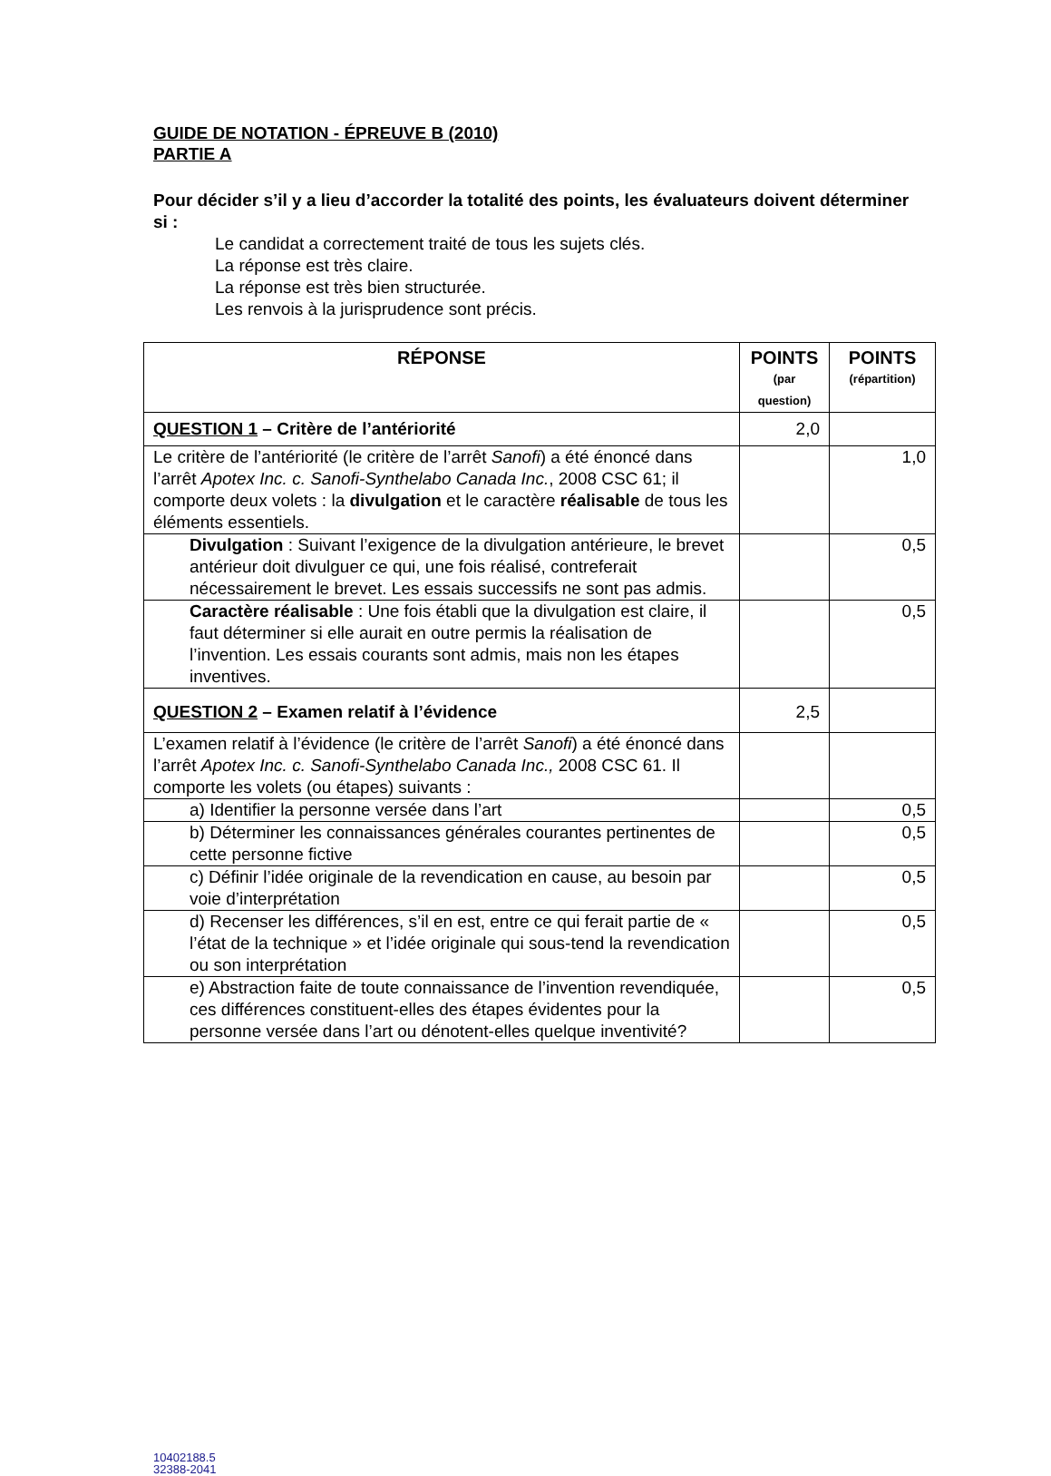GUIDE DE NOTATION - ÉPREUVE B (2010)
PARTIE A
Pour décider s’il y a lieu d’accorder la totalité des points, les évaluateurs doivent déterminer si :
Le candidat a correctement traité de tous les sujets clés.
La réponse est très claire.
La réponse est très bien structurée.
Les renvois à la jurisprudence sont précis.
| RÉPONSE | POINTS (par question) | POINTS (répartition) |
| --- | --- | --- |
| QUESTION 1 – Critère de l’antériorité | 2,0 | |
| Le critère de l’antériorité (le critère de l’arrêt Sanofi ) a été énoncé dans l’arrêt Apotex Inc. c. Sanofi-Synthelabo Canada Inc. , 2008 CSC 61; il comporte deux volets : la divulgation et le caractère réalisable de tous les éléments essentiels. | | 1,0 |
| Divulgation : Suivant l’exigence de la divulgation antérieure, le brevet antérieur doit divulguer ce qui, une fois réalisé, contreferait nécessairement le brevet. Les essais successifs ne sont pas admis. | | 0,5 |
| Caractère réalisable : Une fois établi que la divulgation est claire, il faut déterminer si elle aurait en outre permis la réalisation de l’invention. Les essais courants sont admis, mais non les étapes inventives. | | 0,5 |
| QUESTION 2 – Examen relatif à l’évidence | 2,5 | |
| L’examen relatif à l’évidence (le critère de l’arrêt Sanofi ) a été énoncé dans l’arrêt Apotex Inc. c. Sanofi-Synthelabo Canada Inc., 2008 CSC 61. Il comporte les volets (ou étapes) suivants : | | |
| a) Identifier la personne versée dans l’art | | 0,5 |
| b) Déterminer les connaissances générales courantes pertinentes de cette personne fictive | | 0,5 |
| c) Définir l’idée originale de la revendication en cause, au besoin par voie d’interprétation | | 0,5 |
| d) Recenser les différences, s’il en est, entre ce qui ferait partie de « l’état de la technique » et l’idée originale qui sous-tend la revendication ou son interprétation | | 0,5 |
| e) Abstraction faite de toute connaissance de l’invention revendiquée, ces différences constituent-elles des étapes évidentes pour la personne versée dans l’art ou dénotent-elles quelque inventivité? | | 0,5 |
10402188.5
32388-2041